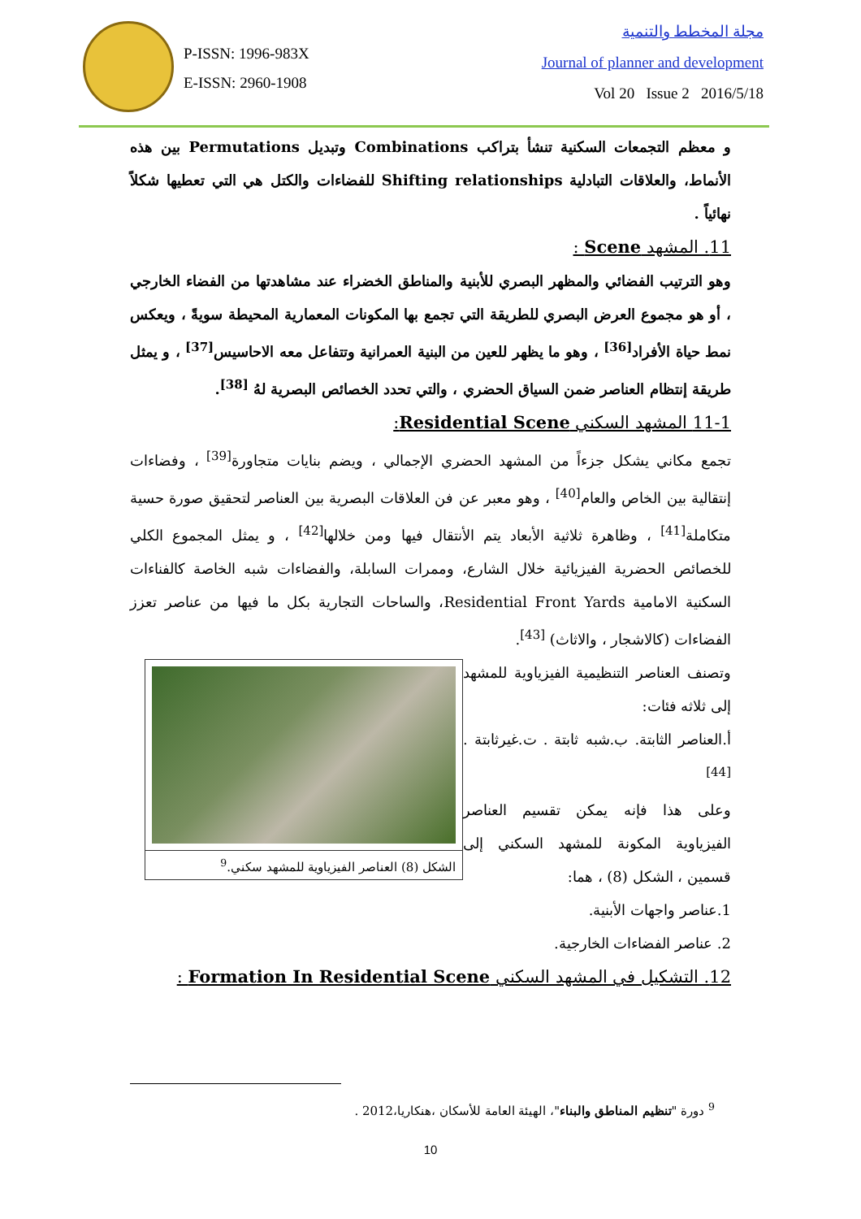P-ISSN: 1996-983X
E-ISSN: 2960-1908
مجلة المخطط والتنمية
Journal of planner and development
Vol 20 Issue 2 2016/5/18
و معظم التجمعات السكنية تنشأ بتراكب Combinations وتبديل Permutations بين هذه الأنماط، والعلاقات التبادلية Shifting relationships للفضاءات والكتل هي التي تعطيها شكلاً نهائياً .
11. المشهد Scene :
وهو الترتيب الفضائي والمظهر البصري للأبنية والمناطق الخضراء عند مشاهدتها من الفضاء الخارجي ، أو هو مجموع العرض البصري للطريقة التي تجمع بها المكونات المعمارية المحيطة سويةً ، ويعكس نمط حياة الأفراد<sup>[36]</sup> ، وهو ما يظهر للعين من البنية العمرانية وتتفاعل معه الاحاسيس<sup>[37]</sup> ، و يمثل طريقة إنتظام العناصر ضمن السياق الحضري ، والتي تحدد الخصائص البصرية لهُ <sup>[38]</sup>.
11-1 المشهد السكني Residential Scene:
تجمع مكاني يشكل جزءاً من المشهد الحضري الإجمالي ، ويضم بنايات متجاورة<sup>[39]</sup> ، وفضاءات إنتقالية بين الخاص والعام<sup>[40]</sup> ، وهو معبر عن فن العلاقات البصرية بين العناصر لتحقيق صورة حسية متكاملة<sup>[41]</sup> ، وظاهرة ثلاثية الأبعاد يتم الأنتقال فيها ومن خلالها<sup>[42]</sup> ، و يمثل المجموع الكلي للخصائص الحضرية الفيزيائية خلال الشارع، وممرات السابلة، والفضاءات شبه الخاصة كالفناءات السكنية الامامية Residential Front Yards، والساحات التجارية بكل ما فيها من عناصر تعزز الفضاءات (كالاشجار ، والاثاث) <sup>[43]</sup>.
الشكل (8) العناصر الفيزياوية للمشهد سكني.<sup>9</sup>
وتصنف العناصر التنظيمية الفيزياوية للمشهد إلى ثلاثه فئات:
أ.العناصر الثابتة. ب.شبه ثابتة . ت.غيرثابتة . <sup>[44]</sup>
وعلى هذا فإنه يمكن تقسيم العناصر الفيزياوية المكونة للمشهد السكني إلى قسمين ، الشكل (8) ، هما:
1.عناصر واجهات الأبنية.
2. عناصر الفضاءات الخارجية.
12. التشكيل في المشهد السكني Formation In Residential Scene :
<sup>9</sup> دورة "تنظيم المناطق والبناء"، الهيئة العامة للأسكان ،هنكاريا،2012 .
10